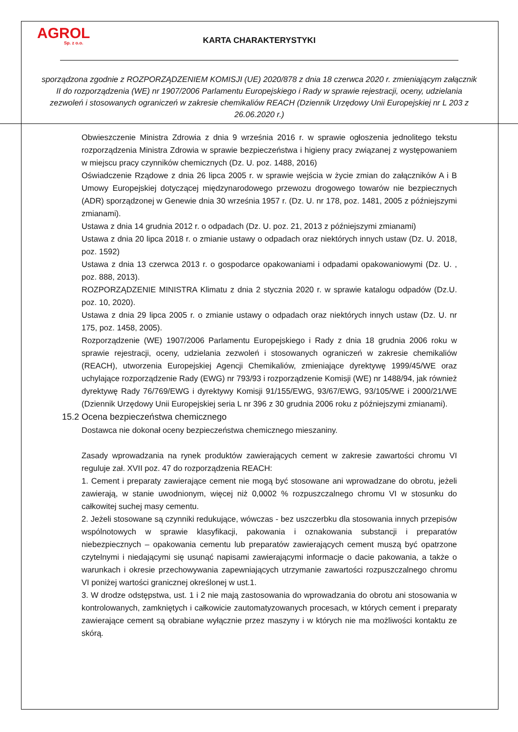AGROL
Sp. z o.o.
KARTA CHARAKTERYSTYKI
sporządzona zgodnie z ROZPORZĄDZENIEM KOMISJI (UE) 2020/878 z dnia 18 czerwca 2020 r. zmieniającym załącznik II do rozporządzenia (WE) nr 1907/2006 Parlamentu Europejskiego i Rady w sprawie rejestracji, oceny, udzielania zezwoleń i stosowanych ograniczeń w zakresie chemikaliów REACH (Dziennik Urzędowy Unii Europejskiej nr L 203 z 26.06.2020 r.)
Obwieszczenie Ministra Zdrowia z dnia 9 września 2016 r. w sprawie ogłoszenia jednolitego tekstu rozporządzenia Ministra Zdrowia w sprawie bezpieczeństwa i higieny pracy związanej z występowaniem w miejscu pracy czynników chemicznych (Dz. U. poz. 1488, 2016)
Oświadczenie Rządowe z dnia 26 lipca 2005 r. w sprawie wejścia w życie zmian do załączników A i B Umowy Europejskiej dotyczącej międzynarodowego przewozu drogowego towarów nie bezpiecznych (ADR) sporządzonej w Genewie dnia 30 września 1957 r. (Dz. U. nr 178, poz. 1481, 2005 z późniejszymi zmianami).
Ustawa z dnia 14 grudnia 2012 r. o odpadach (Dz. U. poz. 21, 2013 z późniejszymi zmianami)
Ustawa z dnia 20 lipca 2018 r. o zmianie ustawy o odpadach oraz niektórych innych ustaw (Dz. U. 2018, poz. 1592)
Ustawa z dnia 13 czerwca 2013 r. o gospodarce opakowaniami i odpadami opakowaniowymi (Dz. U. , poz. 888, 2013).
ROZPORZĄDZENIE MINISTRA Klimatu z dnia 2 stycznia 2020 r. w sprawie katalogu odpadów (Dz.U. poz. 10, 2020).
Ustawa z dnia 29 lipca 2005 r. o zmianie ustawy o odpadach oraz niektórych innych ustaw (Dz. U. nr 175, poz. 1458, 2005).
Rozporządzenie (WE) 1907/2006 Parlamentu Europejskiego i Rady z dnia 18 grudnia 2006 roku w sprawie rejestracji, oceny, udzielania zezwoleń i stosowanych ograniczeń w zakresie chemikaliów (REACH), utworzenia Europejskiej Agencji Chemikaliów, zmieniające dyrektywę 1999/45/WE oraz uchylające rozporządzenie Rady (EWG) nr 793/93 i rozporządzenie Komisji (WE) nr 1488/94, jak również dyrektywę Rady 76/769/EWG i dyrektywy Komisji 91/155/EWG, 93/67/EWG, 93/105/WE i 2000/21/WE (Dziennik Urzędowy Unii Europejskiej seria L nr 396 z 30 grudnia 2006 roku z późniejszymi zmianami).
15.2 Ocena bezpieczeństwa chemicznego
Dostawca nie dokonał oceny bezpieczeństwa chemicznego mieszaniny.
Zasady wprowadzania na rynek produktów zawierających cement w zakresie zawartości chromu VI reguluje zał. XVII poz. 47 do rozporządzenia REACH:
1. Cement i preparaty zawierające cement nie mogą być stosowane ani wprowadzane do obrotu, jeżeli zawierają, w stanie uwodnionym, więcej niż 0,0002 % rozpuszczalnego chromu VI w stosunku do całkowitej suchej masy cementu.
2. Jeżeli stosowane są czynniki redukujące, wówczas - bez uszczerbku dla stosowania innych przepisów wspólnotowych w sprawie klasyfikacji, pakowania i oznakowania substancji i preparatów niebezpiecznych – opakowania cementu lub preparatów zawierających cement muszą być opatrzone czytelnymi i niedającymi się usunąć napisami zawierającymi informacje o dacie pakowania, a także o warunkach i okresie przechowywania zapewniających utrzymanie zawartości rozpuszczalnego chromu VI poniżej wartości granicznej określonej w ust.1.
3. W drodze odstępstwa, ust. 1 i 2 nie mają zastosowania do wprowadzania do obrotu ani stosowania w kontrolowanych, zamkniętych i całkowicie zautomatyzowanych procesach, w których cement i preparaty zawierające cement są obrabiane wyłącznie przez maszyny i w których nie ma możliwości kontaktu ze skórą.